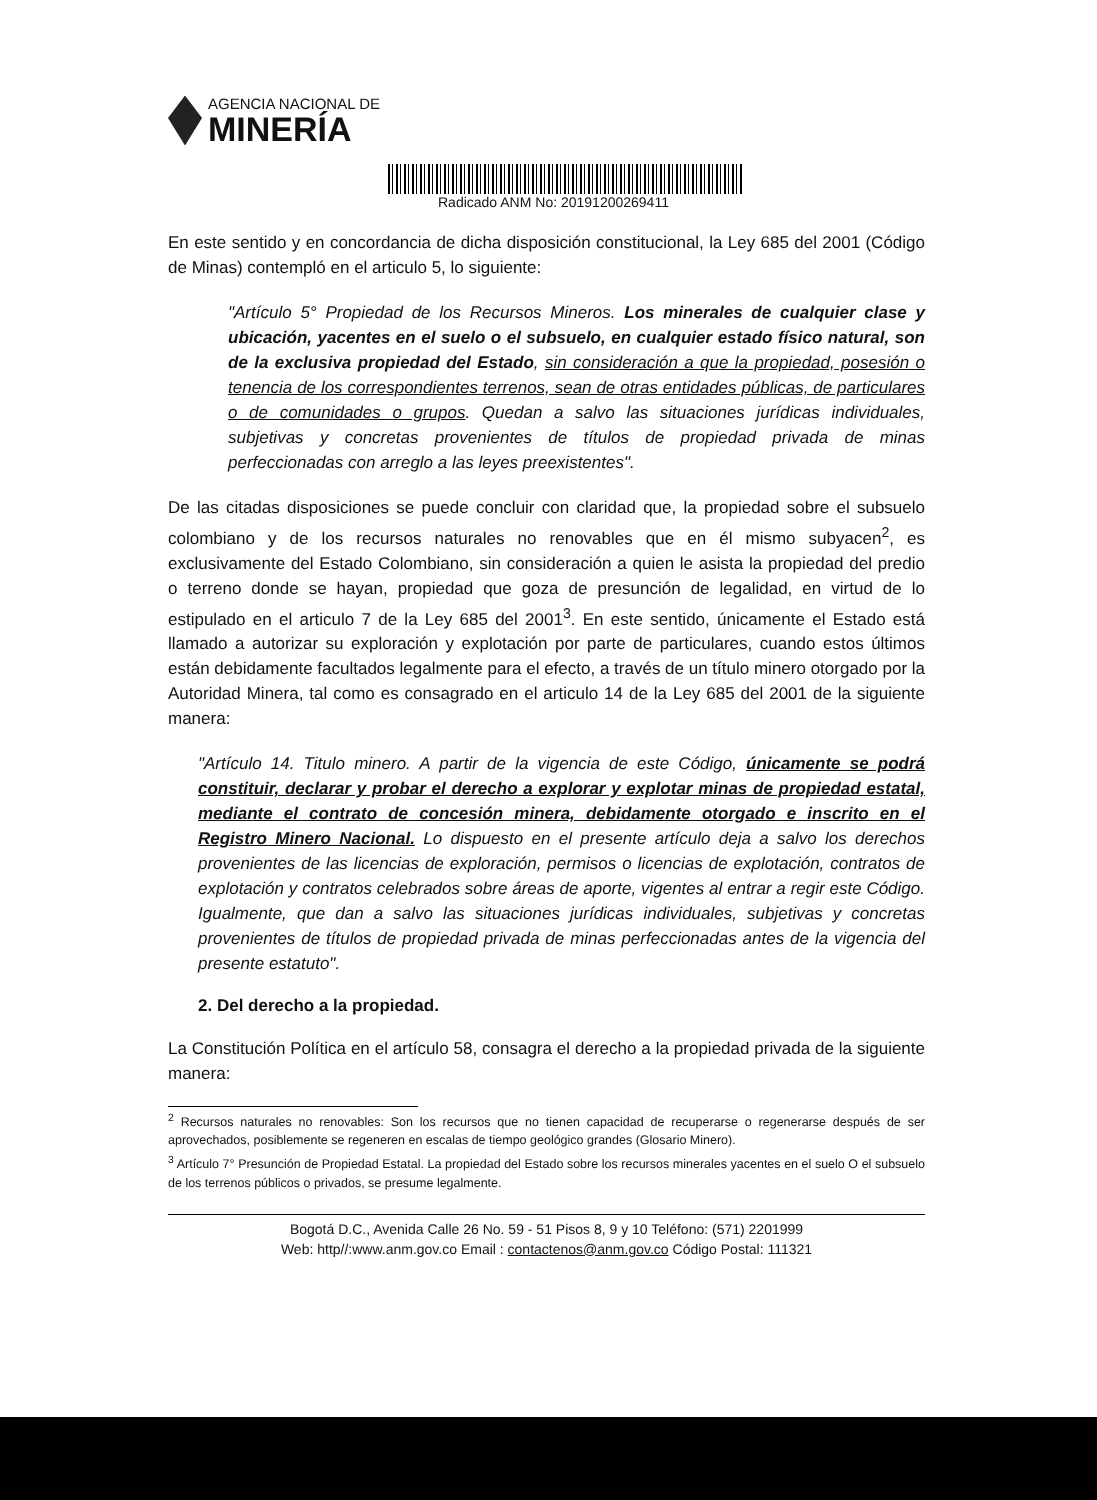AGENCIA NACIONAL DE
MINERÍA
Radicado ANM No: 20191200269411
En este sentido y en concordancia de dicha disposición constitucional, la Ley 685 del 2001 (Código de Minas) contempló en el articulo 5, lo siguiente:
"Artículo 5° Propiedad de los Recursos Mineros. Los minerales de cualquier clase y ubicación, yacentes en el suelo o el subsuelo, en cualquier estado físico natural, son de la exclusiva propiedad del Estado, sin consideración a que la propiedad, posesión o tenencia de los correspondientes terrenos, sean de otras entidades públicas, de particulares o de comunidades o grupos. Quedan a salvo las situaciones jurídicas individuales, subjetivas y concretas provenientes de títulos de propiedad privada de minas perfeccionadas con arreglo a las leyes preexistentes".
De las citadas disposiciones se puede concluir con claridad que, la propiedad sobre el subsuelo colombiano y de los recursos naturales no renovables que en él mismo subyacen<sup>2</sup>, es exclusivamente del Estado Colombiano, sin consideración a quien le asista la propiedad del predio o terreno donde se hayan, propiedad que goza de presunción de legalidad, en virtud de lo estipulado en el articulo 7 de la Ley 685 del 2001<sup>3</sup>. En este sentido, únicamente el Estado está llamado a autorizar su exploración y explotación por parte de particulares, cuando estos últimos están debidamente facultados legalmente para el efecto, a través de un título minero otorgado por la Autoridad Minera, tal como es consagrado en el articulo 14 de la Ley 685 del 2001 de la siguiente manera:
"Artículo 14. Titulo minero. A partir de la vigencia de este Código, únicamente se podrá constituir, declarar y probar el derecho a explorar y explotar minas de propiedad estatal, mediante el contrato de concesión minera, debidamente otorgado e inscrito en el Registro Minero Nacional. Lo dispuesto en el presente artículo deja a salvo los derechos provenientes de las licencias de exploración, permisos o licencias de explotación, contratos de explotación y contratos celebrados sobre áreas de aporte, vigentes al entrar a regir este Código. Igualmente, que dan a salvo las situaciones jurídicas individuales, subjetivas y concretas provenientes de títulos de propiedad privada de minas perfeccionadas antes de la vigencia del presente estatuto".
2. Del derecho a la propiedad.
La Constitución Política en el artículo 58, consagra el derecho a la propiedad privada de la siguiente manera:
<sup>2</sup> Recursos naturales no renovables: Son los recursos que no tienen capacidad de recuperarse o regenerarse después de ser aprovechados, posiblemente se regeneren en escalas de tiempo geológico grandes (Glosario Minero).
<sup>3</sup> Artículo 7° Presunción de Propiedad Estatal. La propiedad del Estado sobre los recursos minerales yacentes en el suelo O el subsuelo de los terrenos públicos o privados, se presume legalmente.
Bogotá D.C., Avenida Calle 26 No. 59 - 51 Pisos 8, 9 y 10 Teléfono: (571) 2201999
Web: http//:www.anm.gov.co Email : contactenos@anm.gov.co Código Postal: 111321